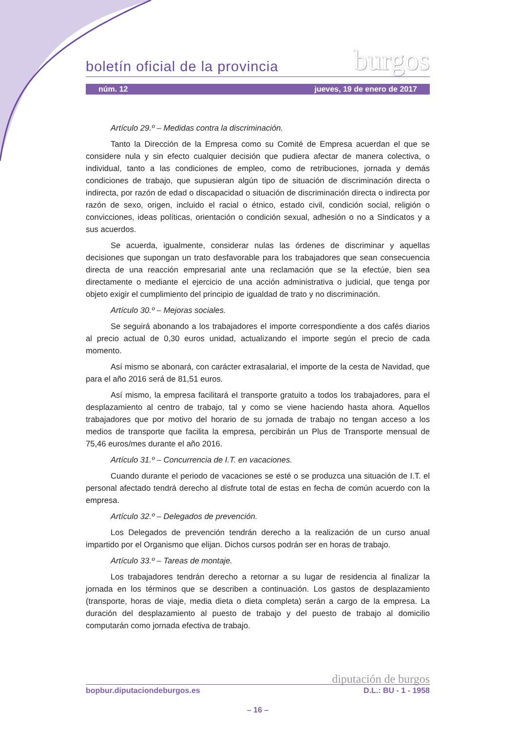boletín oficial de la provincia burgos
núm. 12 jueves, 19 de enero de 2017
Artículo 29.º – Medidas contra la discriminación.
Tanto la Dirección de la Empresa como su Comité de Empresa acuerdan el que se considere nula y sin efecto cualquier decisión que pudiera afectar de manera colectiva, o individual, tanto a las condiciones de empleo, como de retribuciones, jornada y demás condiciones de trabajo, que supusieran algún tipo de situación de discriminación directa o indirecta, por razón de edad o discapacidad o situación de discriminación directa o indirecta por razón de sexo, origen, incluido el racial o étnico, estado civil, condición social, religión o convicciones, ideas políticas, orientación o condición sexual, adhesión o no a Sindicatos y a sus acuerdos.
Se acuerda, igualmente, considerar nulas las órdenes de discriminar y aquellas decisiones que supongan un trato desfavorable para los trabajadores que sean consecuencia directa de una reacción empresarial ante una reclamación que se la efectúe, bien sea directamente o mediante el ejercicio de una acción administrativa o judicial, que tenga por objeto exigir el cumplimiento del principio de igualdad de trato y no discriminación.
Artículo 30.º – Mejoras sociales.
Se seguirá abonando a los trabajadores el importe correspondiente a dos cafés diarios al precio actual de 0,30 euros unidad, actualizando el importe según el precio de cada momento.
Así mismo se abonará, con carácter extrasalarial, el importe de la cesta de Navidad, que para el año 2016 será de 81,51 euros.
Así mismo, la empresa facilitará el transporte gratuito a todos los trabajadores, para el desplazamiento al centro de trabajo, tal y como se viene haciendo hasta ahora. Aquellos trabajadores que por motivo del horario de su jornada de trabajo no tengan acceso a los medios de transporte que facilita la empresa, percibirán un Plus de Transporte mensual de 75,46 euros/mes durante el año 2016.
Artículo 31.º – Concurrencia de I.T. en vacaciones.
Cuando durante el periodo de vacaciones se esté o se produzca una situación de I.T. el personal afectado tendrá derecho al disfrute total de estas en fecha de común acuerdo con la empresa.
Artículo 32.º – Delegados de prevención.
Los Delegados de prevención tendrán derecho a la realización de un curso anual impartido por el Organismo que elijan. Dichos cursos podrán ser en horas de trabajo.
Artículo 33.º – Tareas de montaje.
Los trabajadores tendrán derecho a retornar a su lugar de residencia al finalizar la jornada en los términos que se describen a continuación. Los gastos de desplazamiento (transporte, horas de viaje, media dieta o dieta completa) serán a cargo de la empresa. La duración del desplazamiento al puesto de trabajo y del puesto de trabajo al domicilio computarán como jornada efectiva de trabajo.
diputación de burgos
bopbur.diputaciondeburgos.es D.L.: BU - 1 - 1958
– 16 –